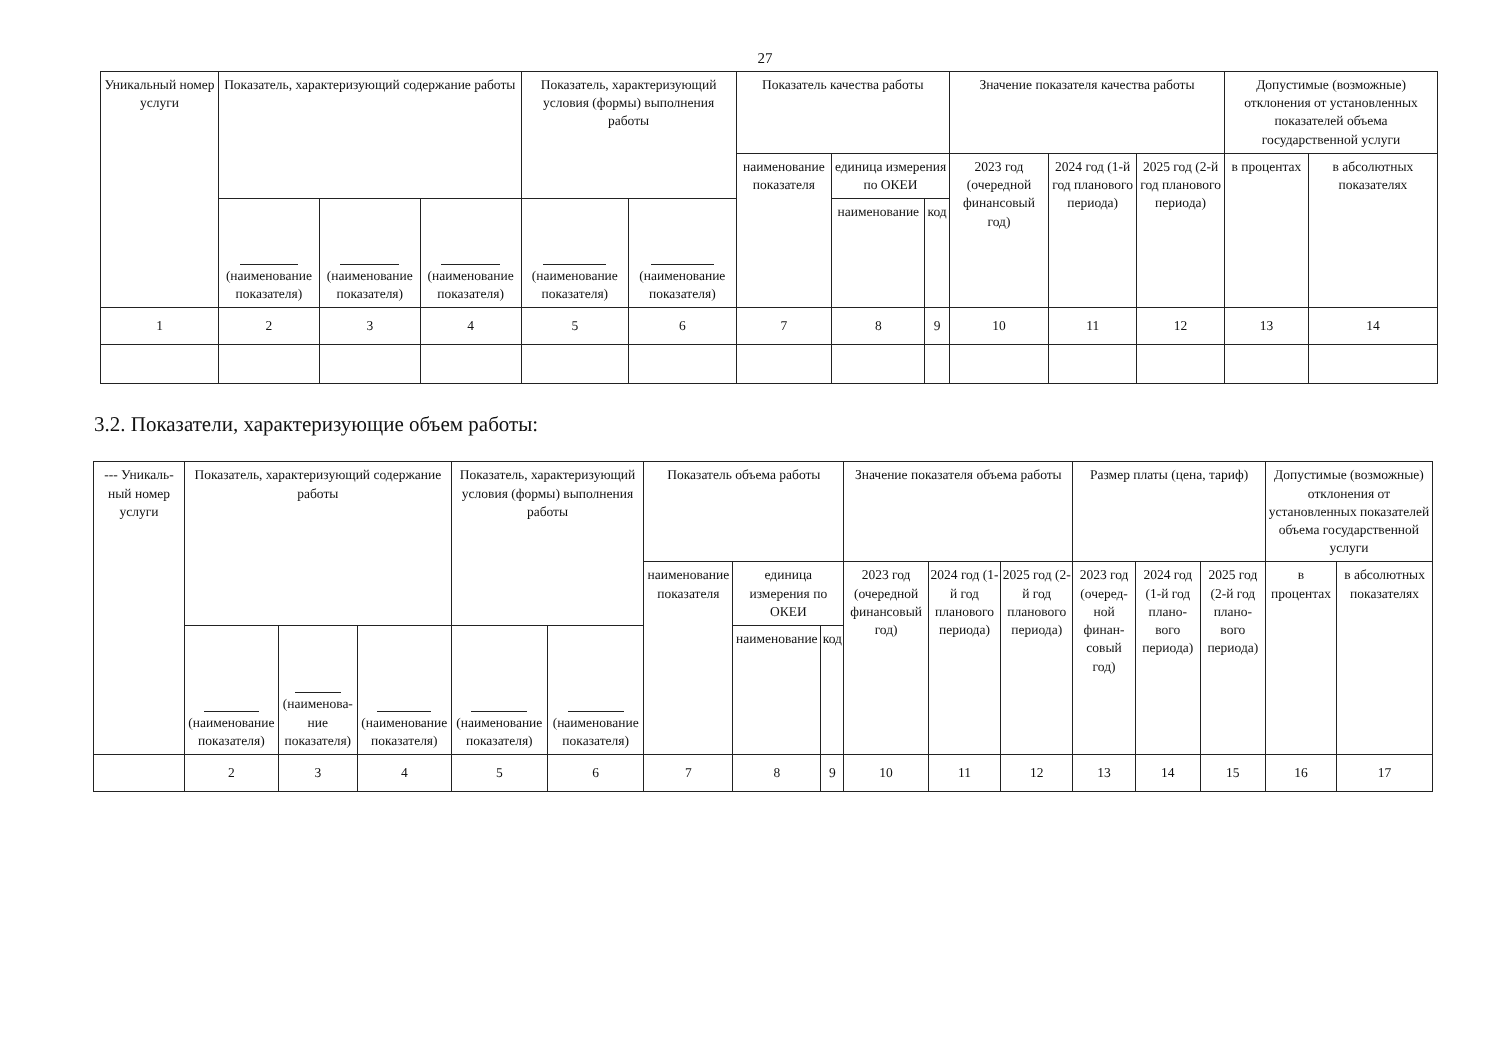27
| Уникальный номер услуги | Показатель, характеризующий содержание работы | | | Показатель, характеризующий условия (формы) выполнения работы | | Показатель качества работы | | | Значение показателя качества работы | | | Допустимые (возможные) отклонения от установленных показателей объема государственной услуги | |
| --- | --- | --- | --- | --- | --- | --- | --- | --- | --- | --- | --- | --- | --- |
| | | | | | | наименование показателя | единица измерения по ОКЕИ | | 2023 год (очередной финансовый год) | 2024 год (1-й год планового периода) | 2025 год (2-й год планового периода) | в процентах | в абсолютных показателях |
| | (наименование показателя) | (наименование показателя) | (наименование показателя) | (наименование показателя) | (наименование показателя) | | наименование | код | | | | | |
| 1 | 2 | 3 | 4 | 5 | 6 | 7 | 8 | 9 | 10 | 11 | 12 | 13 | 14 |
3.2. Показатели, характеризующие объем работы:
| --- Уникаль-ный номер услуги | Показатель, характеризующий содержание работы | | | Показатель, характеризующий условия (формы) выполнения работы | | Показатель объема работы | | | Значение показателя объема работы | | | Размер платы (цена, тариф) | | | Допустимые (возможные) отклонения от установленных показателей объема государственной услуги | |
| --- | --- | --- | --- | --- | --- | --- | --- | --- | --- | --- | --- | --- | --- | --- | --- | --- |
| | | | | | | наименование показателя | единица измерения по ОКЕИ | | 2023 год (очередной финансовый год) | 2024 год (1-й год планового периода) | 2025 год (2-й год планового периода) | 2023 год (очеред-ной финан-совый год) | 2024 год (1-й год плано-вого периода) | 2025 год (2-й год плано-вого периода) | в процентах | в абсолютных показателях |
| | (наименование показателя) | (наименова-ние показателя) | (наименование показателя) | (наименование показателя) | (наименование показателя) | | наименование | код | | | | | | | | |
| | 2 | 3 | 4 | 5 | 6 | 7 | 8 | 9 | 10 | 11 | 12 | 13 | 14 | 15 | 16 | 17 |